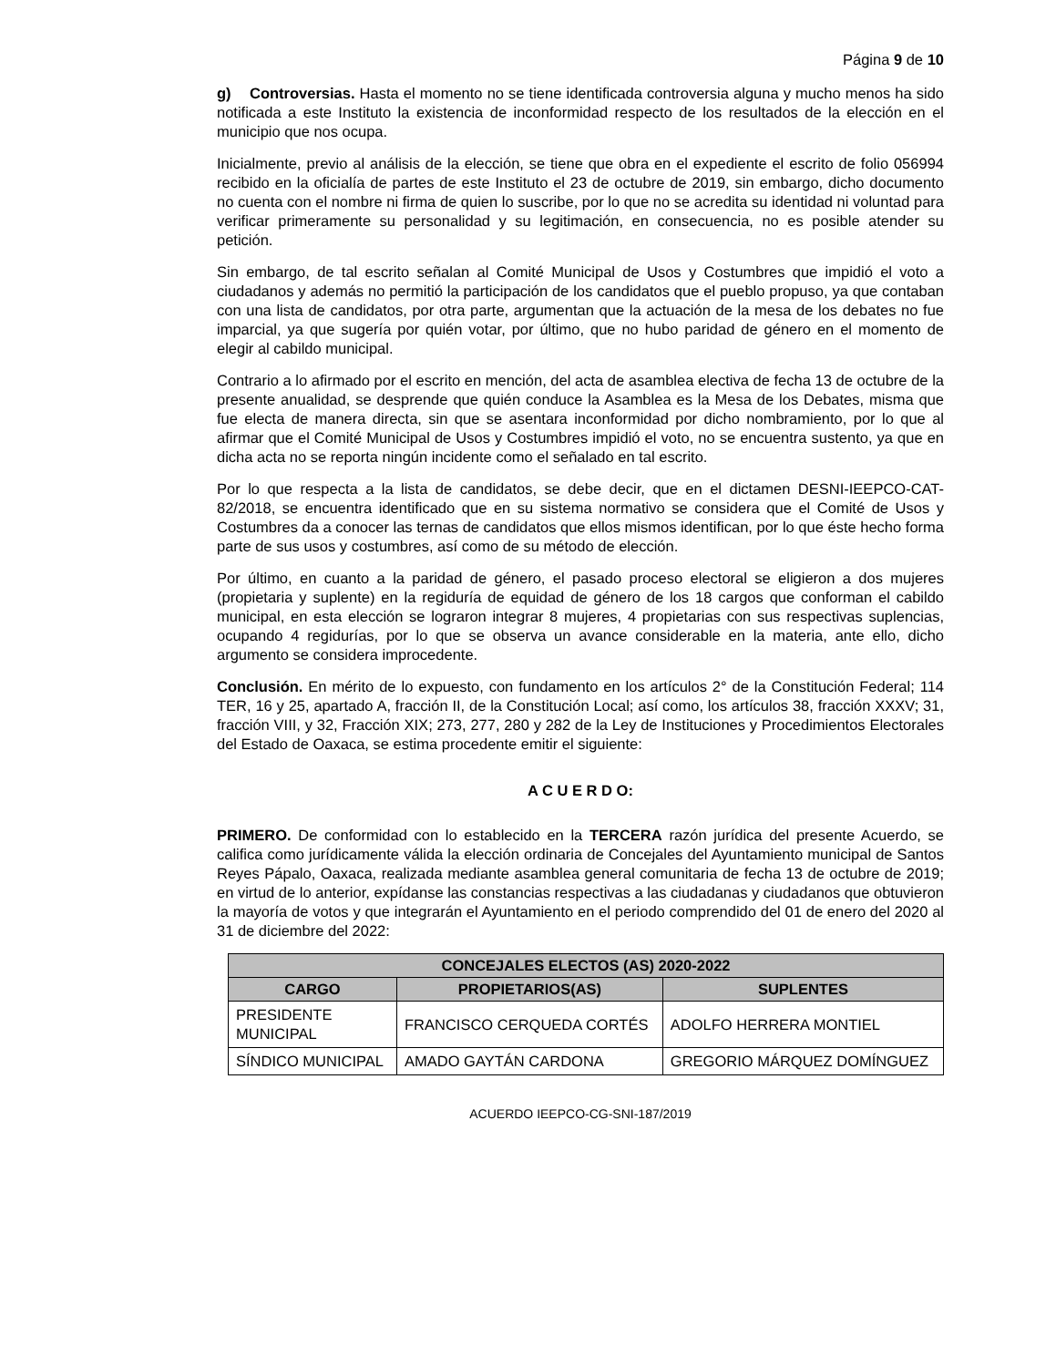Página 9 de 10
g) Controversias. Hasta el momento no se tiene identificada controversia alguna y mucho menos ha sido notificada a este Instituto la existencia de inconformidad respecto de los resultados de la elección en el municipio que nos ocupa.
Inicialmente, previo al análisis de la elección, se tiene que obra en el expediente el escrito de folio 056994 recibido en la oficialía de partes de este Instituto el 23 de octubre de 2019, sin embargo, dicho documento no cuenta con el nombre ni firma de quien lo suscribe, por lo que no se acredita su identidad ni voluntad para verificar primeramente su personalidad y su legitimación, en consecuencia, no es posible atender su petición.
Sin embargo, de tal escrito señalan al Comité Municipal de Usos y Costumbres que impidió el voto a ciudadanos y además no permitió la participación de los candidatos que el pueblo propuso, ya que contaban con una lista de candidatos, por otra parte, argumentan que la actuación de la mesa de los debates no fue imparcial, ya que sugería por quién votar, por último, que no hubo paridad de género en el momento de elegir al cabildo municipal.
Contrario a lo afirmado por el escrito en mención, del acta de asamblea electiva de fecha 13 de octubre de la presente anualidad, se desprende que quién conduce la Asamblea es la Mesa de los Debates, misma que fue electa de manera directa, sin que se asentara inconformidad por dicho nombramiento, por lo que al afirmar que el Comité Municipal de Usos y Costumbres impidió el voto, no se encuentra sustento, ya que en dicha acta no se reporta ningún incidente como el señalado en tal escrito.
Por lo que respecta a la lista de candidatos, se debe decir, que en el dictamen DESNI-IEEPCO-CAT-82/2018, se encuentra identificado que en su sistema normativo se considera que el Comité de Usos y Costumbres da a conocer las ternas de candidatos que ellos mismos identifican, por lo que éste hecho forma parte de sus usos y costumbres, así como de su método de elección.
Por último, en cuanto a la paridad de género, el pasado proceso electoral se eligieron a dos mujeres (propietaria y suplente) en la regiduría de equidad de género de los 18 cargos que conforman el cabildo municipal, en esta elección se lograron integrar 8 mujeres, 4 propietarias con sus respectivas suplencias, ocupando 4 regidurías, por lo que se observa un avance considerable en la materia, ante ello, dicho argumento se considera improcedente.
Conclusión. En mérito de lo expuesto, con fundamento en los artículos 2° de la Constitución Federal; 114 TER, 16 y 25, apartado A, fracción II, de la Constitución Local; así como, los artículos 38, fracción XXXV; 31, fracción VIII, y 32, Fracción XIX; 273, 277, 280 y 282 de la Ley de Instituciones y Procedimientos Electorales del Estado de Oaxaca, se estima procedente emitir el siguiente:
A C U E R D O:
PRIMERO. De conformidad con lo establecido en la TERCERA razón jurídica del presente Acuerdo, se califica como jurídicamente válida la elección ordinaria de Concejales del Ayuntamiento municipal de Santos Reyes Pápalo, Oaxaca, realizada mediante asamblea general comunitaria de fecha 13 de octubre de 2019; en virtud de lo anterior, expídanse las constancias respectivas a las ciudadanas y ciudadanos que obtuvieron la mayoría de votos y que integrarán el Ayuntamiento en el periodo comprendido del 01 de enero del 2020 al 31 de diciembre del 2022:
| CONCEJALES ELECTOS (AS) 2020-2022 | | |
| --- | --- | --- |
| CARGO | PROPIETARIOS(AS) | SUPLENTES |
| PRESIDENTE MUNICIPAL | FRANCISCO CERQUEDA CORTÉS | ADOLFO HERRERA MONTIEL |
| SÍNDICO MUNICIPAL | AMADO GAYTÁN CARDONA | GREGORIO MÁRQUEZ DOMÍNGUEZ |
ACUERDO IEEPCO-CG-SNI-187/2019